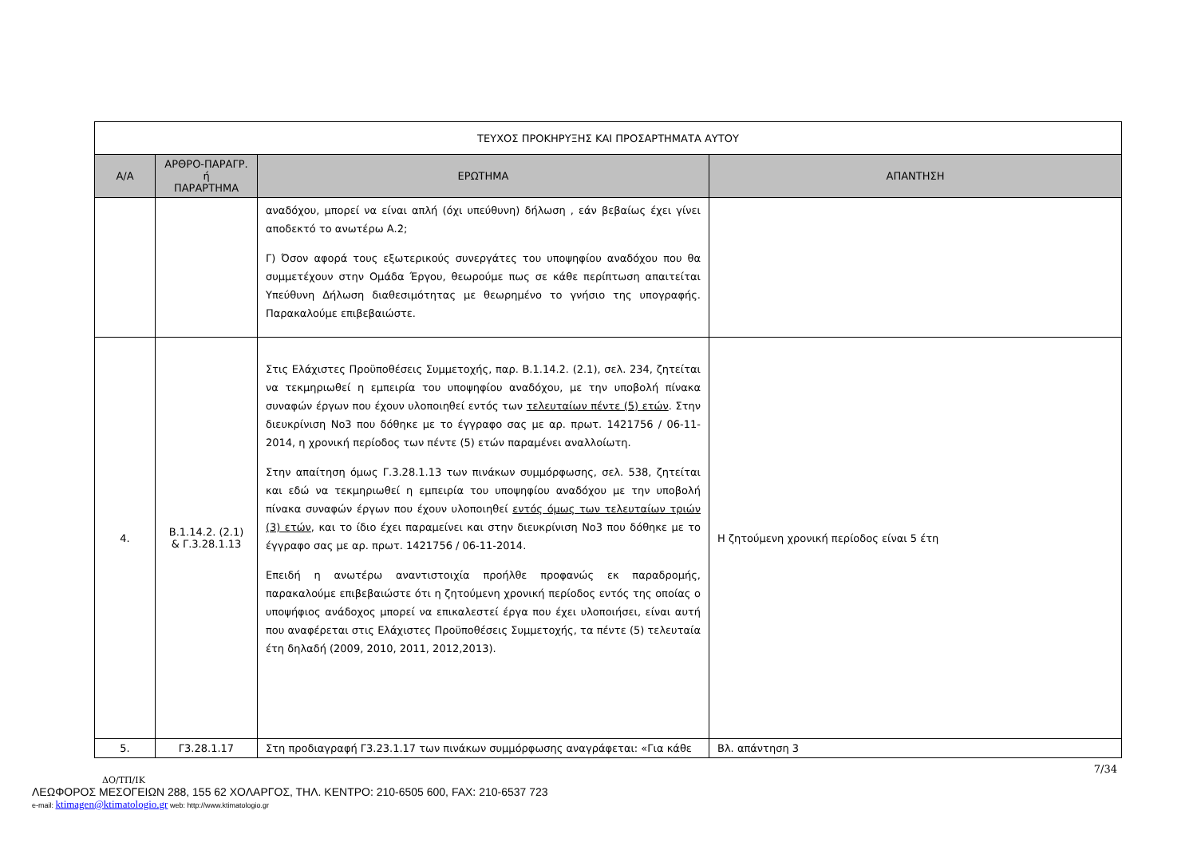| ΤΕΥΧΟΣ ΠΡΟΚΗΡΥΞΗΣ ΚΑΙ ΠΡΟΣΑΡΤΗΜΑΤΑ ΑΥΤΟΥ | | | |
| --- | --- | --- | --- |
| Α/Α | ΑΡΘΡΟ-ΠΑΡΑΓΡ. ή ΠΑΡΑΡΤΗΜΑ | ΕΡΩΤΗΜΑ | ΑΠΑΝΤΗΣΗ |
| | | αναδόχου, μπορεί να είναι απλή (όχι υπεύθυνη) δήλωση , εάν βεβαίως έχει γίνει αποδεκτό το ανωτέρω Α.2; Γ) Όσον αφορά τους εξωτερικούς συνεργάτες του υποψηφίου αναδόχου που θα συμμετέχουν στην Ομάδα Έργου, θεωρούμε πως σε κάθε περίπτωση απαιτείται Υπεύθυνη Δήλωση διαθεσιμότητας με θεωρημένο το γνήσιο της υπογραφής. Παρακαλούμε επιβεβαιώστε. | |
| 4. | Β.1.14.2. (2.1) & Γ.3.28.1.13 | Στις Ελάχιστες Προϋποθέσεις Συμμετοχής, παρ. Β.1.14.2. (2.1), σελ. 234, ζητείται να τεκμηριωθεί η εμπειρία του υποψηφίου αναδόχου, με την υποβολή πίνακα συναφών έργων που έχουν υλοποιηθεί εντός των τελευταίων πέντε (5) ετών . Στην διευκρίνιση No3 που δόθηκε με το έγγραφο σας με αρ. πρωτ. 1421756 / 06-11-2014, η χρονική περίοδος των πέντε (5) ετών παραμένει αναλλοίωτη. Στην απαίτηση όμως Γ.3.28.1.13 των πινάκων συμμόρφωσης, σελ. 538, ζητείται και εδώ να τεκμηριωθεί η εμπειρία του υποψηφίου αναδόχου με την υποβολή πίνακα συναφών έργων που έχουν υλοποιηθεί εντός όμως των τελευταίων τριών (3) ετών , και το ίδιο έχει παραμείνει και στην διευκρίνιση No3 που δόθηκε με το έγγραφο σας με αρ. πρωτ. 1421756 / 06-11-2014. Επειδή η ανωτέρω αναντιστοιχία προήλθε προφανώς εκ παραδρομής, παρακαλούμε επιβεβαιώστε ότι η ζητούμενη χρονική περίοδος εντός της οποίας ο υποψήφιος ανάδοχος μπορεί να επικαλεστεί έργα που έχει υλοποιήσει, είναι αυτή που αναφέρεται στις Ελάχιστες Προϋποθέσεις Συμμετοχής, τα πέντε (5) τελευταία έτη δηλαδή (2009, 2010, 2011, 2012,2013). | Η ζητούμενη χρονική περίοδος είναι 5 έτη |
| 5. | Γ3.28.1.17 | Στη προδιαγραφή Γ3.23.1.17 των πινάκων συμμόρφωσης αναγράφεται: «Για κάθε | Βλ. απάντηση 3 |
7/34
ΔΟ/ΤΠ/ΙΚ
ΛΕΩΦΟΡΟΣ ΜΕΣΟΓΕΙΩΝ 288, 155 62 ΧΟΛΑΡΓΟΣ, ΤΗΛ. ΚΕΝΤΡΟ: 210-6505 600, FAX: 210-6537 723
e-mail: ktimagen@ktimatologio.gr web: http://www.ktimatologio.gr